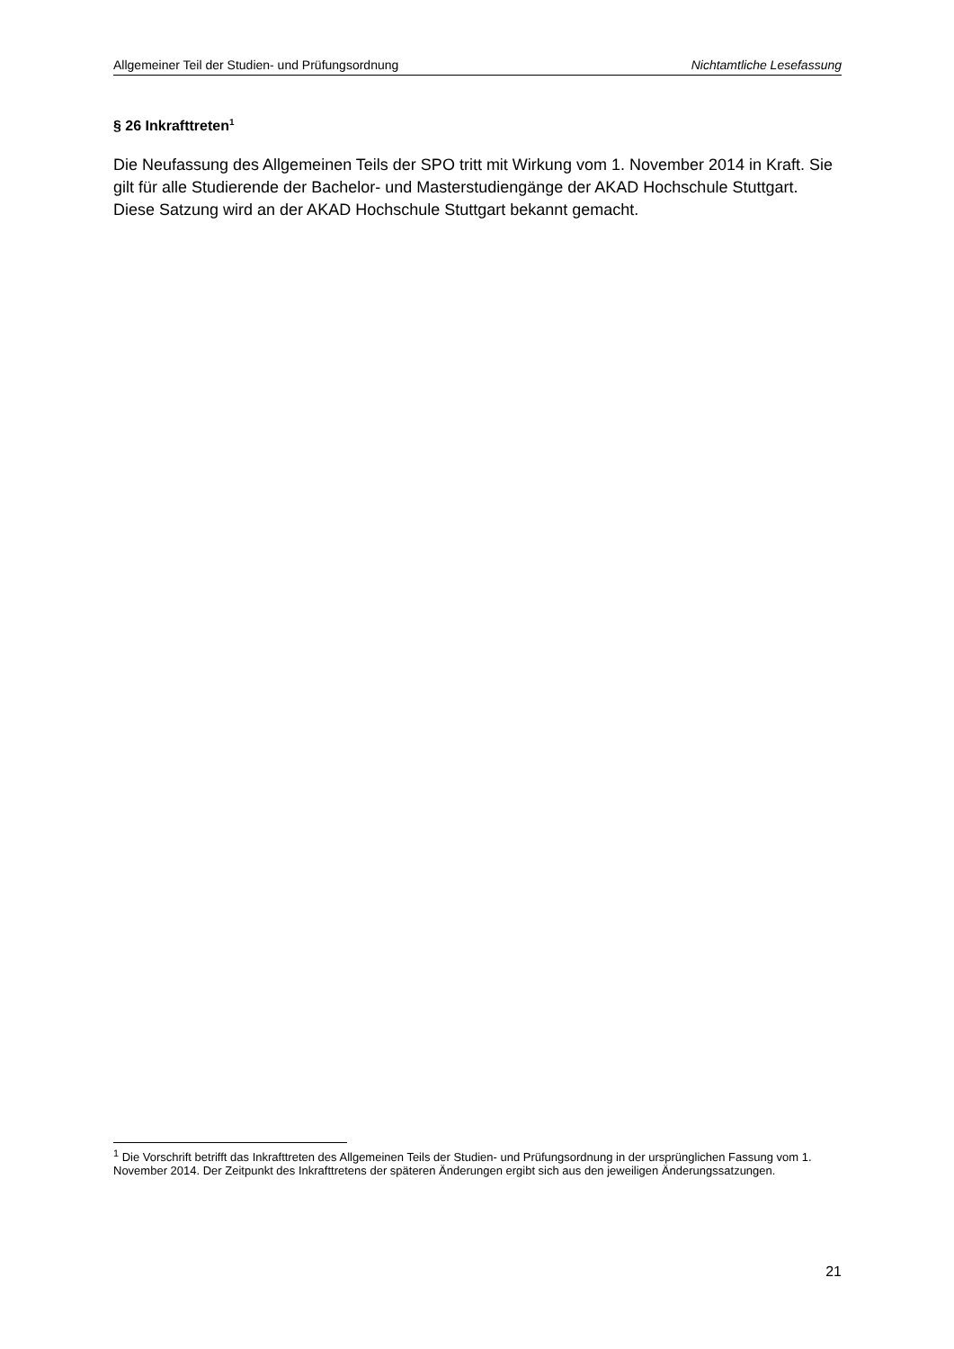Allgemeiner Teil der Studien- und Prüfungsordnung Nichtamtliche Lesefassung
§ 26 Inkrafttreten<sup>1</sup>
Die Neufassung des Allgemeinen Teils der SPO tritt mit Wirkung vom 1. November 2014 in Kraft. Sie gilt für alle Studierende der Bachelor- und Masterstudiengänge der AKAD Hochschule Stuttgart. Diese Satzung wird an der AKAD Hochschule Stuttgart bekannt gemacht.
<sup>1</sup> Die Vorschrift betrifft das Inkrafttreten des Allgemeinen Teils der Studien- und Prüfungsordnung in der ursprünglichen Fassung vom 1. November 2014. Der Zeitpunkt des Inkrafttretens der späteren Änderungen ergibt sich aus den jeweiligen Änderungssatzungen.
21